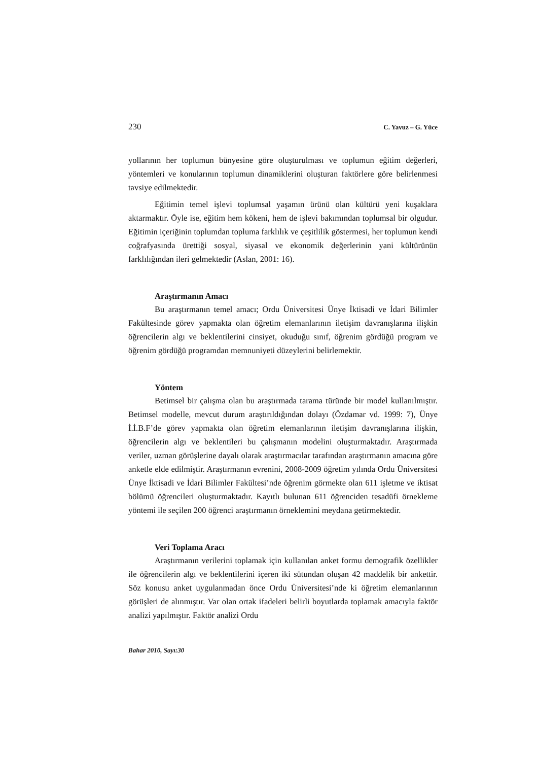230 C. Yavuz – G. Yüce
yollarının her toplumun bünyesine göre oluşturulması ve toplumun eğitim değerleri, yöntemleri ve konularının toplumun dinamiklerini oluşturan faktörlere göre belirlenmesi tavsiye edilmektedir.
Eğitimin temel işlevi toplumsal yaşamın ürünü olan kültürü yeni kuşaklara aktarmaktır. Öyle ise, eğitim hem kökeni, hem de işlevi bakımından toplumsal bir olgudur. Eğitimin içeriğinin toplumdan topluma farklılık ve çeşitlilik göstermesi, her toplumun kendi coğrafyasında ürettiği sosyal, siyasal ve ekonomik değerlerinin yani kültürünün farklılığından ileri gelmektedir (Aslan, 2001: 16).
Araştırmanın Amacı
Bu araştırmanın temel amacı; Ordu Üniversitesi Ünye İktisadi ve İdari Bilimler Fakültesinde görev yapmakta olan öğretim elemanlarının iletişim davranışlarına ilişkin öğrencilerin algı ve beklentilerini cinsiyet, okuduğu sınıf, öğrenim gördüğü program ve öğrenim gördüğü programdan memnuniyeti düzeylerini belirlemektir.
Yöntem
Betimsel bir çalışma olan bu araştırmada tarama türünde bir model kullanılmıştır. Betimsel modelle, mevcut durum araştırıldığından dolayı (Özdamar vd. 1999: 7), Ünye İ.İ.B.F’de görev yapmakta olan öğretim elemanlarının iletişim davranışlarına ilişkin, öğrencilerin algı ve beklentileri bu çalışmanın modelini oluşturmaktadır. Araştırmada veriler, uzman görüşlerine dayalı olarak araştırmacılar tarafından araştırmanın amacına göre anketle elde edilmiştir. Araştırmanın evrenini, 2008-2009 öğretim yılında Ordu Üniversitesi Ünye İktisadi ve İdari Bilimler Fakültesi’nde öğrenim görmekte olan 611 işletme ve iktisat bölümü öğrencileri oluşturmaktadır. Kayıtlı bulunan 611 öğrenciden tesadüfi örnekleme yöntemi ile seçilen 200 öğrenci araştırmanın örneklemini meydana getirmektedir.
Veri Toplama Aracı
Araştırmanın verilerini toplamak için kullanılan anket formu demografik özellikler ile öğrencilerin algı ve beklentilerini içeren iki sütundan oluşan 42 maddelik bir ankettir. Söz konusu anket uygulanmadan önce Ordu Üniversitesi’nde ki öğretim elemanlarının görüşleri de alınmıştır. Var olan ortak ifadeleri belirli boyutlarda toplamak amacıyla faktör analizi yapılmıştır. Faktör analizi Ordu
Bahar 2010, Sayı:30